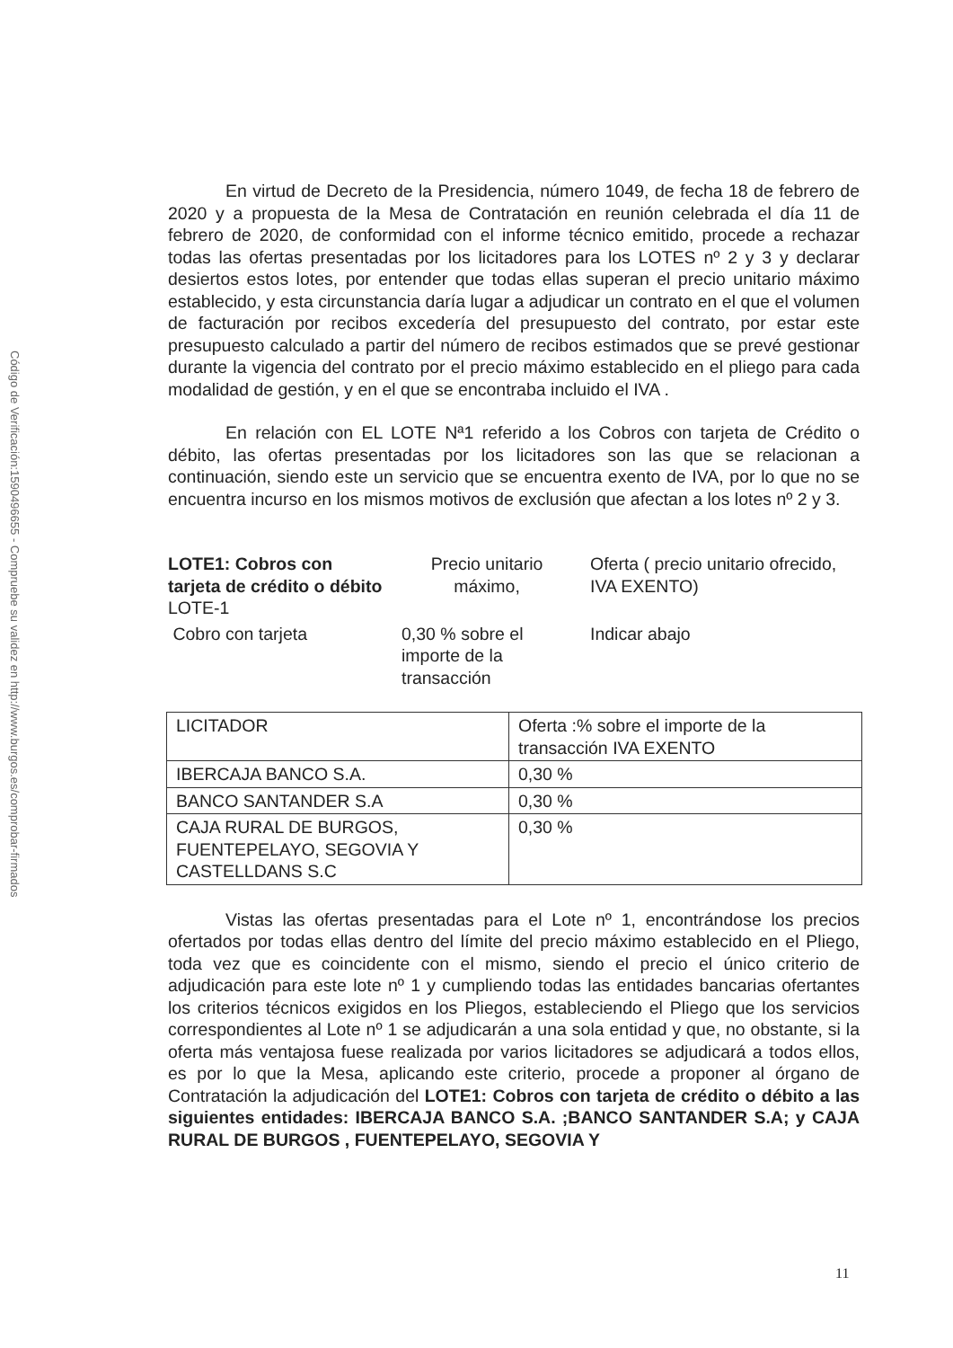Código de Verificación:1590496655 - Compruebe su validez en http://www.burgos.es/comprobar-firmados
En virtud de Decreto de la Presidencia, número 1049, de fecha 18 de febrero de 2020 y a propuesta de la Mesa de Contratación en reunión celebrada el día 11 de febrero de 2020, de conformidad con el informe técnico emitido, procede a rechazar todas las ofertas presentadas por los licitadores para los LOTES nº 2 y 3 y declarar desiertos estos lotes, por entender que todas ellas superan el precio unitario máximo establecido, y esta circunstancia daría lugar a adjudicar un contrato en el que el volumen de facturación por recibos excedería del presupuesto del contrato, por estar este presupuesto calculado a partir del número de recibos estimados que se prevé gestionar durante la vigencia del contrato por el precio máximo establecido en el pliego para cada modalidad de gestión, y en el que se encontraba incluido el IVA .
En relación con EL LOTE Nª1 referido a los Cobros con tarjeta de Crédito o débito, las ofertas presentadas por los licitadores son las que se relacionan a continuación, siendo este un servicio que se encuentra exento de IVA, por lo que no se encuentra incurso en los mismos motivos de exclusión que afectan a los lotes nº 2 y 3.
LOTE1: Cobros con tarjeta de crédito o débito LOTE-1
Precio unitario máximo,
Oferta ( precio unitario ofrecido, IVA EXENTO)
Cobro con tarjeta
0,30 % sobre el importe de la transacción
Indicar abajo
| LICITADOR | Oferta :% sobre el importe de la transacción IVA EXENTO |
| IBERCAJA BANCO S.A. | 0,30 % |
| BANCO SANTANDER S.A | 0,30 % |
| CAJA RURAL DE BURGOS, FUENTEPELAYO, SEGOVIA Y CASTELLDANS S.C | 0,30 % |
Vistas las ofertas presentadas para el Lote nº 1, encontrándose los precios ofertados por todas ellas dentro del límite del precio máximo establecido en el Pliego, toda vez que es coincidente con el mismo, siendo el precio el único criterio de adjudicación para este lote nº 1 y cumpliendo todas las entidades bancarias ofertantes los criterios técnicos exigidos en los Pliegos, estableciendo el Pliego que los servicios correspondientes al Lote nº 1 se adjudicarán a una sola entidad y que, no obstante, si la oferta más ventajosa fuese realizada por varios licitadores se adjudicará a todos ellos, es por lo que la Mesa, aplicando este criterio, procede a proponer al órgano de Contratación la adjudicación del LOTE1: Cobros con tarjeta de crédito o débito a las siguientes entidades: IBERCAJA BANCO S.A. ;BANCO SANTANDER S.A; y CAJA RURAL DE BURGOS , FUENTEPELAYO, SEGOVIA Y
11